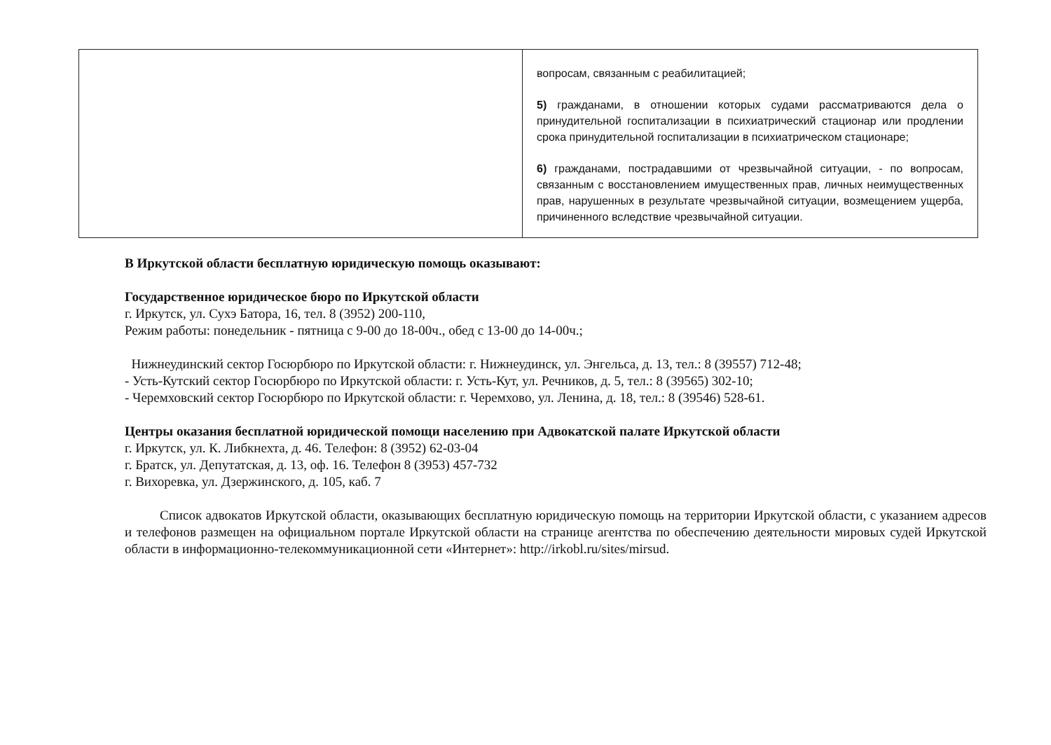| | вопросам, связанным с реабилитацией; 5) гражданами, в отношении которых судами рассматриваются дела о принудительной госпитализации в психиатрический стационар или продлении срока принудительной госпитализации в психиатрическом стационаре; 6) гражданами, пострадавшими от чрезвычайной ситуации, - по вопросам, связанным с восстановлением имущественных прав, личных неимущественных прав, нарушенных в результате чрезвычайной ситуации, возмещением ущерба, причиненного вследствие чрезвычайной ситуации. |
В Иркутской области бесплатную юридическую помощь оказывают:
Государственное юридическое бюро по Иркутской области
г. Иркутск, ул. Сухэ Батора, 16, тел. 8 (3952) 200-110,
Режим работы: понедельник - пятница с 9-00 до 18-00ч., обед с 13-00 до 14-00ч.;
Нижнеудинский сектор Госюрбюро по Иркутской области: г. Нижнеудинск, ул. Энгельса, д. 13, тел.: 8 (39557) 712-48;
- Усть-Кутский сектор Госюрбюро по Иркутской области: г. Усть-Кут, ул. Речников, д. 5, тел.: 8 (39565) 302-10;
- Черемховский сектор Госюрбюро по Иркутской области: г. Черемхово, ул. Ленина, д. 18, тел.: 8 (39546) 528-61.
Центры оказания бесплатной юридической помощи населению при Адвокатской палате Иркутской области
г. Иркутск, ул. К. Либкнехта, д. 46. Телефон: 8 (3952) 62-03-04
г. Братск, ул. Депутатская, д. 13, оф. 16. Телефон 8 (3953) 457-732
г. Вихоревка, ул. Дзержинского, д. 105, каб. 7
Список адвокатов Иркутской области, оказывающих бесплатную юридическую помощь на территории Иркутской области, с указанием адресов и телефонов размещен на официальном портале Иркутской области на странице агентства по обеспечению деятельности мировых судей Иркутской области в информационно-телекоммуникационной сети «Интернет»: http://irkobl.ru/sites/mirsud.